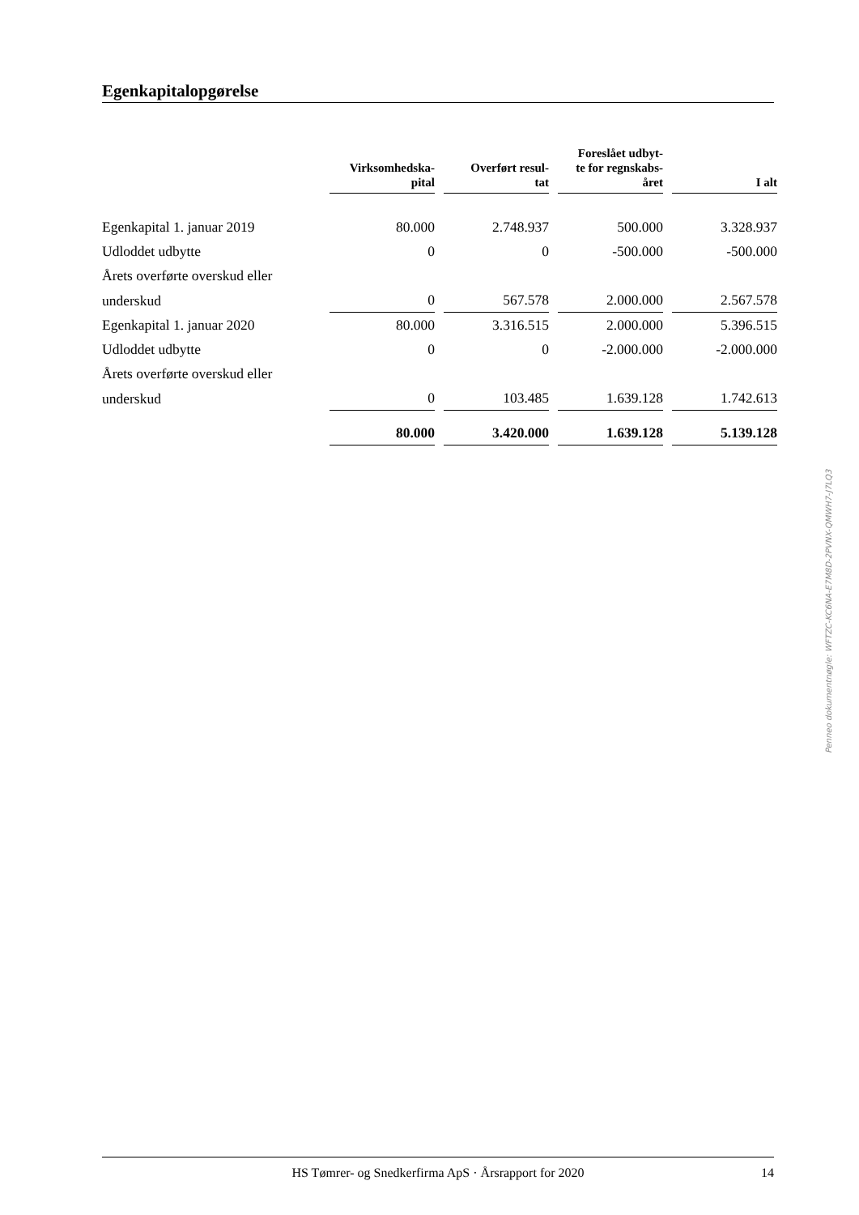Egenkapitalopgørelse
| | Virksomhedska- pital | Overført resul- tat | Foreslået udbyt- te for regnskabs- året | I alt |
| --- | --- | --- | --- | --- |
| Egenkapital 1. januar 2019 | 80.000 | 2.748.937 | 500.000 | 3.328.937 |
| Udloddet udbytte | 0 | 0 | -500.000 | -500.000 |
| Årets overførte overskud eller | | | | |
| underskud | 0 | 567.578 | 2.000.000 | 2.567.578 |
| Egenkapital 1. januar 2020 | 80.000 | 3.316.515 | 2.000.000 | 5.396.515 |
| Udloddet udbytte | 0 | 0 | -2.000.000 | -2.000.000 |
| Årets overførte overskud eller | | | | |
| underskud | 0 | 103.485 | 1.639.128 | 1.742.613 |
| | 80.000 | 3.420.000 | 1.639.128 | 5.139.128 |
Penneo dokumentnøgle: WFTZC-KC6NA-E7M8D-2PVNX-QMWH7-J7LQ3
HS Tømrer- og Snedkerfirma ApS · Årsrapport for 2020
14